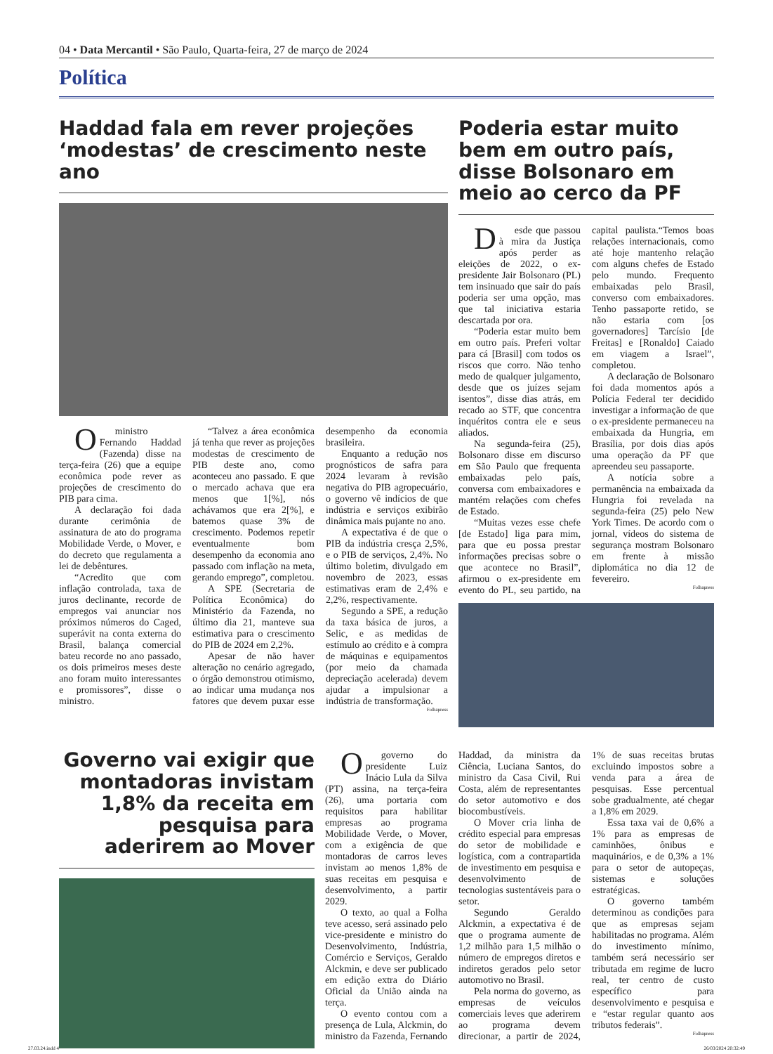04 • Data Mercantil • São Paulo, Quarta-feira, 27 de março de 2024
Política
Haddad fala em rever projeções ‘modestas’ de crescimento neste ano
O ministro Fernando Haddad (Fazenda) disse na terça-feira (26) que a equipe econômica pode rever as projeções de crescimento do PIB para cima.
A declaração foi dada durante cerimônia de assinatura de ato do programa Mobilidade Verde, o Mover, e do decreto que regulamenta a lei de debêntures.
“Acredito que com inflação controlada, taxa de juros declinante, recorde de empregos vai anunciar nos próximos números do Caged, superávit na conta externa do Brasil, balança comercial bateu recorde no ano passado, os dois primeiros meses deste ano foram muito interessantes e promissores”, disse o ministro.
“Talvez a área econômica já tenha que rever as projeções modestas de crescimento de PIB deste ano, como aconteceu ano passado. E que o mercado achava que era menos que 1[%], nós achávamos que era 2[%], e batemos quase 3% de crescimento. Podemos repetir eventualmente bom desempenho da economia ano passado com inflação na meta, gerando emprego”, completou.
A SPE (Secretaria de Política Econômica) do Ministério da Fazenda, no último dia 21, manteve sua estimativa para o crescimento do PIB de 2024 em 2,2%.
Apesar de não haver alteração no cenário agregado, o órgão demonstrou otimismo, ao indicar uma mudança nos fatores que devem puxar esse desempenho da economia brasileira.
Enquanto a redução nos prognósticos de safra para 2024 levaram à revisão negativa do PIB agropecuário, o governo vê indícios de que indústria e serviços exibirão dinâmica mais pujante no ano.
A expectativa é de que o PIB da indústria cresça 2,5%, e o PIB de serviços, 2,4%. No último boletim, divulgado em novembro de 2023, essas estimativas eram de 2,4% e 2,2%, respectivamente.
Segundo a SPE, a redução da taxa básica de juros, a Selic, e as medidas de estímulo ao crédito e à compra de máquinas e equipamentos (por meio da chamada depreciação acelerada) devem ajudar a impulsionar a indústria de transformação.
Folhapress
Poderia estar muito bem em outro país, disse Bolsonaro em meio ao cerco da PF
Desde que passou à mira da Justiça após perder as eleições de 2022, o ex-presidente Jair Bolsonaro (PL) tem insinuado que sair do país poderia ser uma opção, mas que tal iniciativa estaria descartada por ora.
“Poderia estar muito bem em outro país. Preferi voltar para cá [Brasil] com todos os riscos que corro. Não tenho medo de qualquer julgamento, desde que os juízes sejam isentos”, disse dias atrás, em recado ao STF, que concentra inquéritos contra ele e seus aliados.
Na segunda-feira (25), Bolsonaro disse em discurso em São Paulo que frequenta embaixadas pelo país, conversa com embaixadores e mantém relações com chefes de Estado.
“Muitas vezes esse chefe [de Estado] liga para mim, para que eu possa prestar informações precisas sobre o que acontece no Brasil”, afirmou o ex-presidente em evento do PL, seu partido, na capital paulista.“Temos boas relações internacionais, como até hoje mantenho relação com alguns chefes de Estado pelo mundo. Frequento embaixadas pelo Brasil, converso com embaixadores. Tenho passaporte retido, se não estaria com [os governadores] Tarcísio [de Freitas] e [Ronaldo] Caiado em viagem a Israel”, completou.
A declaração de Bolsonaro foi dada momentos após a Polícia Federal ter decidido investigar a informação de que o ex-presidente permaneceu na embaixada da Hungria, em Brasília, por dois dias após uma operação da PF que apreendeu seu passaporte.
A notícia sobre a permanência na embaixada da Hungria foi revelada na segunda-feira (25) pelo New York Times. De acordo com o jornal, vídeos do sistema de segurança mostram Bolsonaro em frente à missão diplomática no dia 12 de fevereiro.
Folhapress
Governo vai exigir que montadoras invistam 1,8% da receita em pesquisa para aderirem ao Mover
O governo do presidente Luiz Inácio Lula da Silva (PT) assina, na terça-feira (26), uma portaria com requisitos para habilitar empresas ao programa Mobilidade Verde, o Mover, com a exigência de que montadoras de carros leves invistam ao menos 1,8% de suas receitas em pesquisa e desenvolvimento, a partir 2029.
O texto, ao qual a Folha teve acesso, será assinado pelo vice-presidente e ministro do Desenvolvimento, Indústria, Comércio e Serviços, Geraldo Alckmin, e deve ser publicado em edição extra do Diário Oficial da União ainda na terça.
O evento contou com a presença de Lula, Alckmin, do ministro da Fazenda, Fernando Haddad, da ministra da Ciência, Luciana Santos, do ministro da Casa Civil, Rui Costa, além de representantes do setor automotivo e dos biocombustíveis.
O Mover cria linha de crédito especial para empresas do setor de mobilidade e logística, com a contrapartida de investimento em pesquisa e desenvolvimento de tecnologias sustentáveis para o setor.
Segundo Geraldo Alckmin, a expectativa é de que o programa aumente de 1,2 milhão para 1,5 milhão o número de empregos diretos e indiretos gerados pelo setor automotivo no Brasil.
Pela norma do governo, as empresas de veículos comerciais leves que aderirem ao programa devem direcionar, a partir de 2024, 1% de suas receitas brutas excluindo impostos sobre a venda para a área de pesquisas. Esse percentual sobe gradualmente, até chegar a 1,8% em 2029.
Essa taxa vai de 0,6% a 1% para as empresas de caminhões, ônibus e maquinários, e de 0,3% a 1% para o setor de autopeças, sistemas e soluções estratégicas.
O governo também determinou as condições para que as empresas sejam habilitadas no programa. Além do investimento mínimo, também será necessário ser tributada em regime de lucro real, ter centro de custo específico para desenvolvimento e pesquisa e e “estar regular quanto aos tributos federais”.
Folhapress
27.03.24.indd 4 26/03/2024 20:32:49